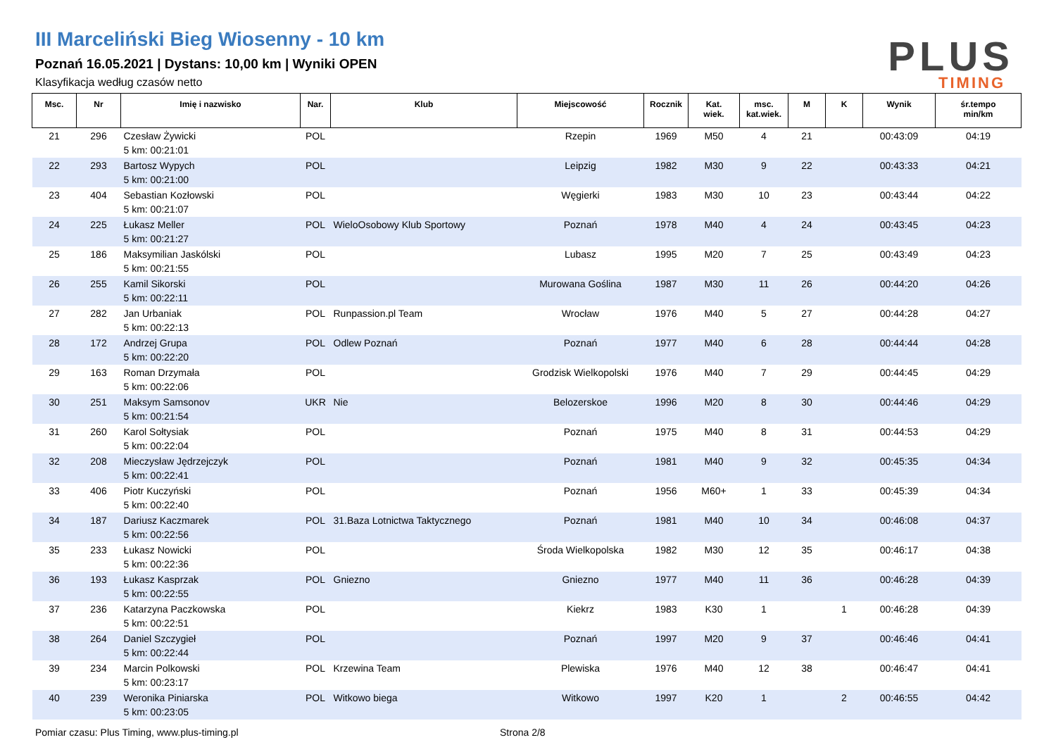III Marceliński Bieg Wiosenny - 10 km
Poznań 16.05.2021 | Dystans: 10,00 km | Wyniki OPEN
Klasyfikacja według czasów netto
PLUS
TIMING
| Msc. | Nr | Imię i nazwisko | Nar. | Klub | Miejscowość | Rocznik | Kat. wiek. | msc. kat.wiek. | M | K | Wynik | śr.tempo min/km |
| --- | --- | --- | --- | --- | --- | --- | --- | --- | --- | --- | --- | --- |
| 21 | 296 | Czesław Żywicki 5 km: 00:21:01 | POL | | Rzepin | 1969 | M50 | 4 | 21 | | 00:43:09 | 04:19 |
| 22 | 293 | Bartosz Wypych 5 km: 00:21:00 | POL | | Leipzig | 1982 | M30 | 9 | 22 | | 00:43:33 | 04:21 |
| 23 | 404 | Sebastian Kozłowski 5 km: 00:21:07 | POL | | Węgierki | 1983 | M30 | 10 | 23 | | 00:43:44 | 04:22 |
| 24 | 225 | Łukasz Meller 5 km: 00:21:27 | POL | WieloOsobowy Klub Sportowy | Poznań | 1978 | M40 | 4 | 24 | | 00:43:45 | 04:23 |
| 25 | 186 | Maksymilian Jaskólski 5 km: 00:21:55 | POL | | Lubasz | 1995 | M20 | 7 | 25 | | 00:43:49 | 04:23 |
| 26 | 255 | Kamil Sikorski 5 km: 00:22:11 | POL | | Murowana Goślina | 1987 | M30 | 11 | 26 | | 00:44:20 | 04:26 |
| 27 | 282 | Jan Urbaniak 5 km: 00:22:13 | POL | Runpassion.pl Team | Wrocław | 1976 | M40 | 5 | 27 | | 00:44:28 | 04:27 |
| 28 | 172 | Andrzej Grupa 5 km: 00:22:20 | POL | Odlew Poznań | Poznań | 1977 | M40 | 6 | 28 | | 00:44:44 | 04:28 |
| 29 | 163 | Roman Drzymała 5 km: 00:22:06 | POL | | Grodzisk Wielkopolski | 1976 | M40 | 7 | 29 | | 00:44:45 | 04:29 |
| 30 | 251 | Maksym Samsonov 5 km: 00:21:54 | UKR | Nie | Belozerskoe | 1996 | M20 | 8 | 30 | | 00:44:46 | 04:29 |
| 31 | 260 | Karol Sołtysiak 5 km: 00:22:04 | POL | | Poznań | 1975 | M40 | 8 | 31 | | 00:44:53 | 04:29 |
| 32 | 208 | Mieczysław Jędrzejczyk 5 km: 00:22:41 | POL | | Poznań | 1981 | M40 | 9 | 32 | | 00:45:35 | 04:34 |
| 33 | 406 | Piotr Kuczyński 5 km: 00:22:40 | POL | | Poznań | 1956 | M60+ | 1 | 33 | | 00:45:39 | 04:34 |
| 34 | 187 | Dariusz Kaczmarek 5 km: 00:22:56 | POL | 31.Baza Lotnictwa Taktycznego | Poznań | 1981 | M40 | 10 | 34 | | 00:46:08 | 04:37 |
| 35 | 233 | Łukasz Nowicki 5 km: 00:22:36 | POL | | Środa Wielkopolska | 1982 | M30 | 12 | 35 | | 00:46:17 | 04:38 |
| 36 | 193 | Łukasz Kasprzak 5 km: 00:22:55 | POL | Gniezno | Gniezno | 1977 | M40 | 11 | 36 | | 00:46:28 | 04:39 |
| 37 | 236 | Katarzyna Paczkowska 5 km: 00:22:51 | POL | | Kiekrz | 1983 | K30 | 1 | | 1 | 00:46:28 | 04:39 |
| 38 | 264 | Daniel Szczygieł 5 km: 00:22:44 | POL | | Poznań | 1997 | M20 | 9 | 37 | | 00:46:46 | 04:41 |
| 39 | 234 | Marcin Polkowski 5 km: 00:23:17 | POL | Krzewina Team | Plewiska | 1976 | M40 | 12 | 38 | | 00:46:47 | 04:41 |
| 40 | 239 | Weronika Piniarska 5 km: 00:23:05 | POL | Witkowo biega | Witkowo | 1997 | K20 | 1 | | 2 | 00:46:55 | 04:42 |
Pomiar czasu: Plus Timing, www.plus-timing.pl Strona 2/8